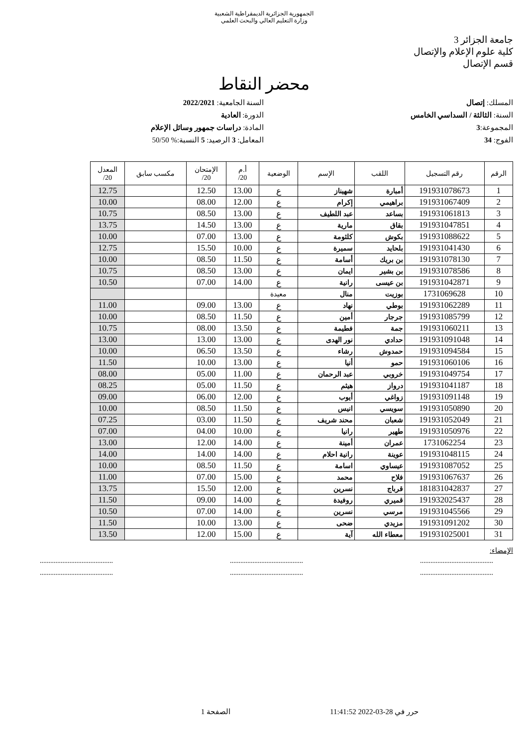الجمهورية الجزائرية الديمقراطية الشعبية
وزارة التعليم العالي والبحث العلمي
جامعة الجزائر 3
كلية علوم الإعلام والإتصال
قسم الإتصال
محضر النقاط
المسلك: إتصال
السنة: الثالثة / السداسي الخامس
المجموعة:3
الفوج: 34
السنة الجامعية: 2022/2021
الدورة: العادية
المادة: دراسات جمهور وسائل الإعلام
المعامل: 3 الرصيد: 5 النسبة:% 50/50
| الرقم | رقم التسجيل | اللقب | الإسم | الوضعية | أ.م 20/ | الإمتحان 20/ | مكسب سابق | المعدل 20/ |
| --- | --- | --- | --- | --- | --- | --- | --- | --- |
| 1 | 191931078673 | أمبارة | شهيناز | ع | 13.00 | 12.50 | | 12.75 |
| 2 | 191931067409 | براهيمي | إكرام | ع | 12.00 | 08.00 | | 10.00 |
| 3 | 191931061813 | بساعد | عبد اللطيف | ع | 13.00 | 08.50 | | 10.75 |
| 4 | 191931047851 | بقاق | مارية | ع | 13.00 | 14.50 | | 13.75 |
| 5 | 191931088622 | بكوش | كلثومة | ع | 13.00 | 07.00 | | 10.00 |
| 6 | 191931041430 | بلحايد | سميرة | ع | 10.00 | 15.50 | | 12.75 |
| 7 | 191931078130 | بن بريك | أسامة | ع | 11.50 | 08.50 | | 10.00 |
| 8 | 191931078586 | بن بشير | ايمان | ع | 13.00 | 08.50 | | 10.75 |
| 9 | 191931042871 | بن عيسى | رانية | ع | 14.00 | 07.00 | | 10.50 |
| 10 | 1731069628 | بوزيت | منال | معيدة | | | | |
| 11 | 191931062289 | بوطي | نهاد | ع | 13.00 | 09.00 | | 11.00 |
| 12 | 191931085799 | جرجار | أمين | ع | 11.50 | 08.50 | | 10.00 |
| 13 | 191931060211 | جمة | فطيمة | ع | 13.50 | 08.00 | | 10.75 |
| 14 | 191931091048 | حدادي | نور الهدى | ع | 13.00 | 13.00 | | 13.00 |
| 15 | 191931094584 | حمدوش | رشاء | ع | 13.50 | 06.50 | | 10.00 |
| 16 | 191931060106 | حمو | أنيا | ع | 13.00 | 10.00 | | 11.50 |
| 17 | 191931049754 | خروبي | عبد الرحمان | ع | 11.00 | 05.00 | | 08.00 |
| 18 | 191931041187 | درواز | هيثم | ع | 11.50 | 05.00 | | 08.25 |
| 19 | 191931091148 | زواغي | أيوب | ع | 12.00 | 06.00 | | 09.00 |
| 20 | 191931050890 | سويسي | انيس | ع | 11.50 | 08.50 | | 10.00 |
| 21 | 191931052049 | شعبان | محند شريف | ع | 11.50 | 03.00 | | 07.25 |
| 22 | 191931050976 | طهير | رانيا | ع | 10.00 | 04.00 | | 07.00 |
| 23 | 1731062254 | عمران | أمينة | ع | 14.00 | 12.00 | | 13.00 |
| 24 | 191931048115 | عوينة | رانية احلام | ع | 14.00 | 14.00 | | 14.00 |
| 25 | 191931087052 | عيساوي | اسامة | ع | 11.50 | 08.50 | | 10.00 |
| 26 | 191931067637 | فلاح | محمد | ع | 15.00 | 07.00 | | 11.00 |
| 27 | 181831042837 | قرباج | نسرين | ع | 12.00 | 15.50 | | 13.75 |
| 28 | 191932025437 | قميري | روفيدة | ع | 14.00 | 09.00 | | 11.50 |
| 29 | 191931045566 | مرسي | نسرين | ع | 14.00 | 07.00 | | 10.50 |
| 30 | 191931091202 | مزيدي | ضحى | ع | 13.00 | 10.00 | | 11.50 |
| 31 | 191931025001 | معطاء الله | آية | ع | 15.00 | 12.00 | | 13.50 |
الإمضاء:
.......................................... .......................................... ..........................................
.......................................... .......................................... ..........................................
حرر في 28-03-2022 11:41:52 الصفحة 1